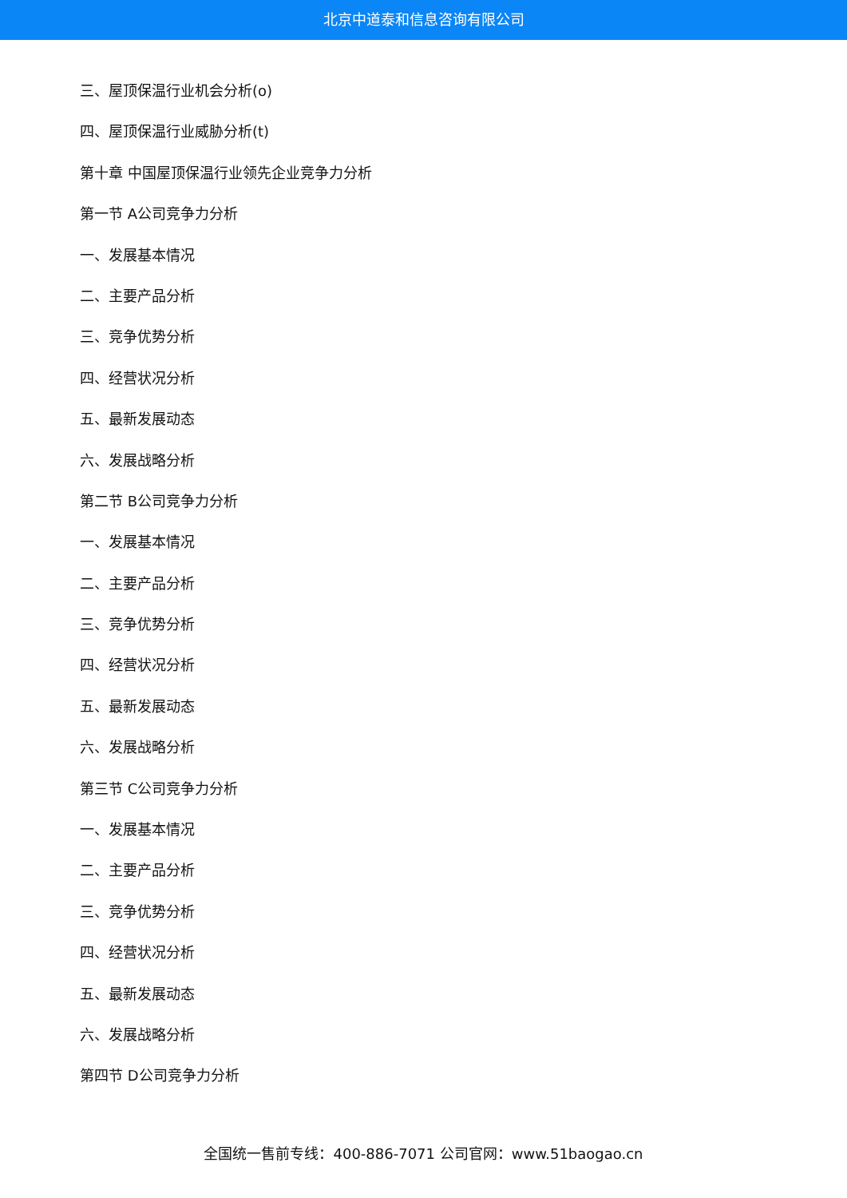北京中道泰和信息咨询有限公司
三、屋顶保温行业机会分析(o)
四、屋顶保温行业威胁分析(t)
第十章 中国屋顶保温行业领先企业竞争力分析
第一节 A公司竞争力分析
一、发展基本情况
二、主要产品分析
三、竞争优势分析
四、经营状况分析
五、最新发展动态
六、发展战略分析
第二节 B公司竞争力分析
一、发展基本情况
二、主要产品分析
三、竞争优势分析
四、经营状况分析
五、最新发展动态
六、发展战略分析
第三节 C公司竞争力分析
一、发展基本情况
二、主要产品分析
三、竞争优势分析
四、经营状况分析
五、最新发展动态
六、发展战略分析
第四节 D公司竞争力分析
全国统一售前专线：400-886-7071 公司官网：www.51baogao.cn